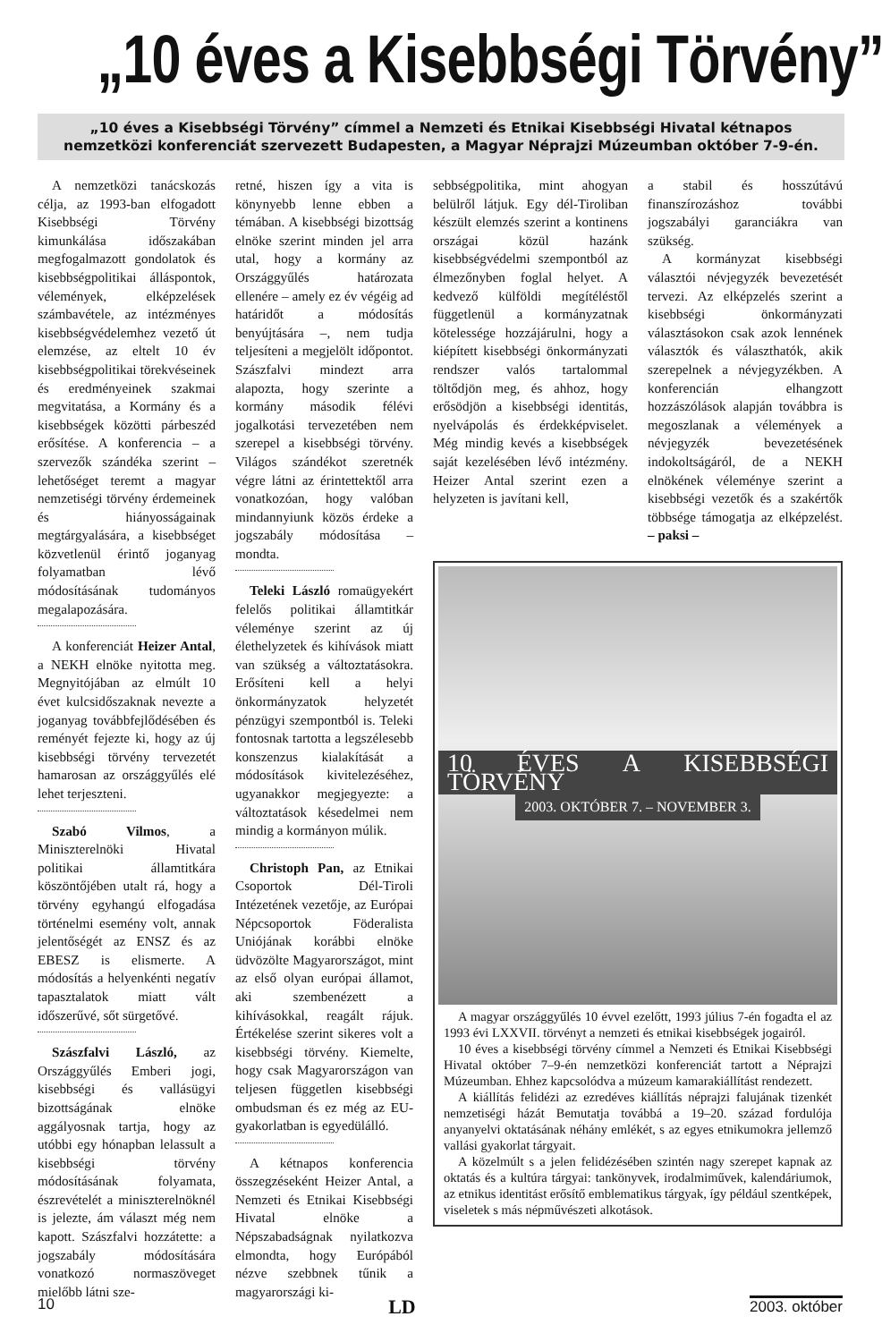„10 éves a Kisebbségi Törvény”
„10 éves a Kisebbségi Törvény” címmel a Nemzeti és Etnikai Kisebbségi Hivatal kétnapos nemzetközi konferenciát szervezett Budapesten, a Magyar Néprajzi Múzeumban október 7-9-én.
A nemzetközi tanácskozás célja, az 1993-ban elfogadott Kisebbségi Törvény kimunkálása időszakában megfogalmazott gondolatok és kisebbségpolitikai álláspontok, vélemények, elképzelések számbavétele, az intézményes kisebbségvédelemhez vezető út elemzése, az eltelt 10 év kisebbségpolitikai törekvéseinek és eredményeinek szakmai megvitatása, a Kormány és a kisebbségek közötti párbeszéd erősítése. A konferencia – a szervezők szándéka szerint – lehetőséget teremt a magyar nemzetiségi törvény érdemeinek és hiányosságainak megtárgyalására, a kisebbséget közvetlenül érintő joganyag folyamatban lévő módosításának tudományos megalapozására.
A konferenciát Heizer Antal, a NEKH elnöke nyitotta meg. Megnyitójában az elmúlt 10 évet kulcsidőszaknak nevezte a joganyag továbbfejlődésében és reményét fejezte ki, hogy az új kisebbségi törvény tervezetét hamarosan az országgyűlés elé lehet terjeszteni.
Szabó Vilmos, a Miniszterelnöki Hivatal politikai államtitkára köszöntőjében utalt rá, hogy a törvény egyhangú elfogadása történelmi esemény volt, annak jelentőségét az ENSZ és az EBESZ is elismerte. A módosítás a helyenkénti negatív tapasztalatok miatt vált időszerűvé, sőt sürgetővé.
Szászfalvi László, az Országgyűlés Emberi jogi, kisebbségi és vallásügyi bizottságának elnöke aggályosnak tartja, hogy az utóbbi egy hónapban lelassult a kisebbségi törvény módosításának folyamata, észrevételét a miniszterelnöknél is jelezte, ám választ még nem kapott. Szászfalvi hozzátette: a jogszabály módosítására vonatkozó normaszöveget mielőbb látni sze-
retné, hiszen így a vita is könynyebb lenne ebben a témában. A kisebbségi bizottság elnöke szerint minden jel arra utal, hogy a kormány az Országgyűlés határozata ellenére – amely ez év végéig ad határidőt a módosítás benyújtására –, nem tudja teljesíteni a megjelölt időpontot. Szászfalvi mindezt arra alapozta, hogy szerinte a kormány második félévi jogalkotási tervezetében nem szerepel a kisebbségi törvény. Világos szándékot szeretnék végre látni az érintettektől arra vonatkozóan, hogy valóban mindannyiunk közös érdeke a jogszabály módosítása – mondta.
Teleki László romaügyekért felelős politikai államtitkár véleménye szerint az új élethelyzetek és kihívások miatt van szükség a változtatásokra. Erősíteni kell a helyi önkormányzatok helyzetét pénzügyi szempontból is. Teleki fontosnak tartotta a legszélesebb konszenzus kialakítását a módosítások kivitelezéséhez, ugyanakkor megjegyezte: a változtatások késedelmei nem mindig a kormányon múlik.
Christoph Pan, az Etnikai Csoportok Dél-Tiroli Intézetének vezetője, az Európai Népcsoportok Föderalista Uniójának korábbi elnöke üdvözölte Magyarországot, mint az első olyan európai államot, aki szembenézett a kihívásokkal, reagált rájuk. Értékelése szerint sikeres volt a kisebbségi törvény. Kiemelte, hogy csak Magyarországon van teljesen független kisebbségi ombudsman és ez még az EU-gyakorlatban is egyedülálló.
A kétnapos konferencia összegzéseként Heizer Antal, a Nemzeti és Etnikai Kisebbségi Hivatal elnöke a Népszabadságnak nyilatkozva elmondta, hogy Európából nézve szebbnek tűnik a magyarországi ki-
sebbségpolitika, mint ahogyan belülről látjuk. Egy dél-Tiroliban készült elemzés szerint a kontinens országai közül hazánk kisebbségvédelmi szempontból az élmezőnyben foglal helyet. A kedvező külföldi megítéléstől függetlenül a kormányzatnak kötelessége hozzájárulni, hogy a kiépített kisebbségi önkormányzati rendszer valós tartalommal töltődjön meg, és ahhoz, hogy erősödjön a kisebbségi identitás, nyelvápolás és érdekképviselet. Még mindig kevés a kisebbségek saját kezelésében lévő intézmény. Heizer Antal szerint ezen a helyzeten is javítani kell,
a stabil és hosszútávú finanszírozáshoz további jogszabályi garanciákra van szükség.
A kormányzat kisebbségi választói névjegyzék bevezetését tervezi. Az elképzelés szerint a kisebbségi önkormányzati választásokon csak azok lennének választók és választhatók, akik szerepelnek a névjegyzékben. A konferencián elhangzott hozzászólások alapján továbbra is megoszlanak a vélemények a névjegyzék bevezetésének indokoltságáról, de a NEKH elnökének véleménye szerint a kisebbségi vezetők és a szakértők többsége támogatja az elképzelést. – paksi –
10 ÉVES A KISEBBSÉGI TÖRVÉNY
2003. OKTÓBER 7. – NOVEMBER 3.
A magyar országgyűlés 10 évvel ezelőtt, 1993 július 7-én fogadta el az 1993 évi LXXVII. törvényt a nemzeti és etnikai kisebbségek jogairól.
10 éves a kisebbségi törvény címmel a Nemzeti és Etnikai Kisebbségi Hivatal október 7–9-én nemzetközi konferenciát tartott a Néprajzi Múzeumban. Ehhez kapcsolódva a múzeum kamarakiállítást rendezett.
A kiállítás felidézi az ezredéves kiállítás néprajzi falujának tizenkét nemzetiségi házát Bemutatja továbbá a 19–20. század fordulója anyanyelvi oktatásának néhány emlékét, s az egyes etnikumokra jellemző vallási gyakorlat tárgyait.
A közelmúlt s a jelen felidézésében szintén nagy szerepet kapnak az oktatás és a kultúra tárgyai: tankönyvek, irodalmiművek, kalendáriumok, az etnikus identitást erősítő emblematikus tárgyak, így például szentképek, viseletek s más népművészeti alkotások.
10 LD 2003. október